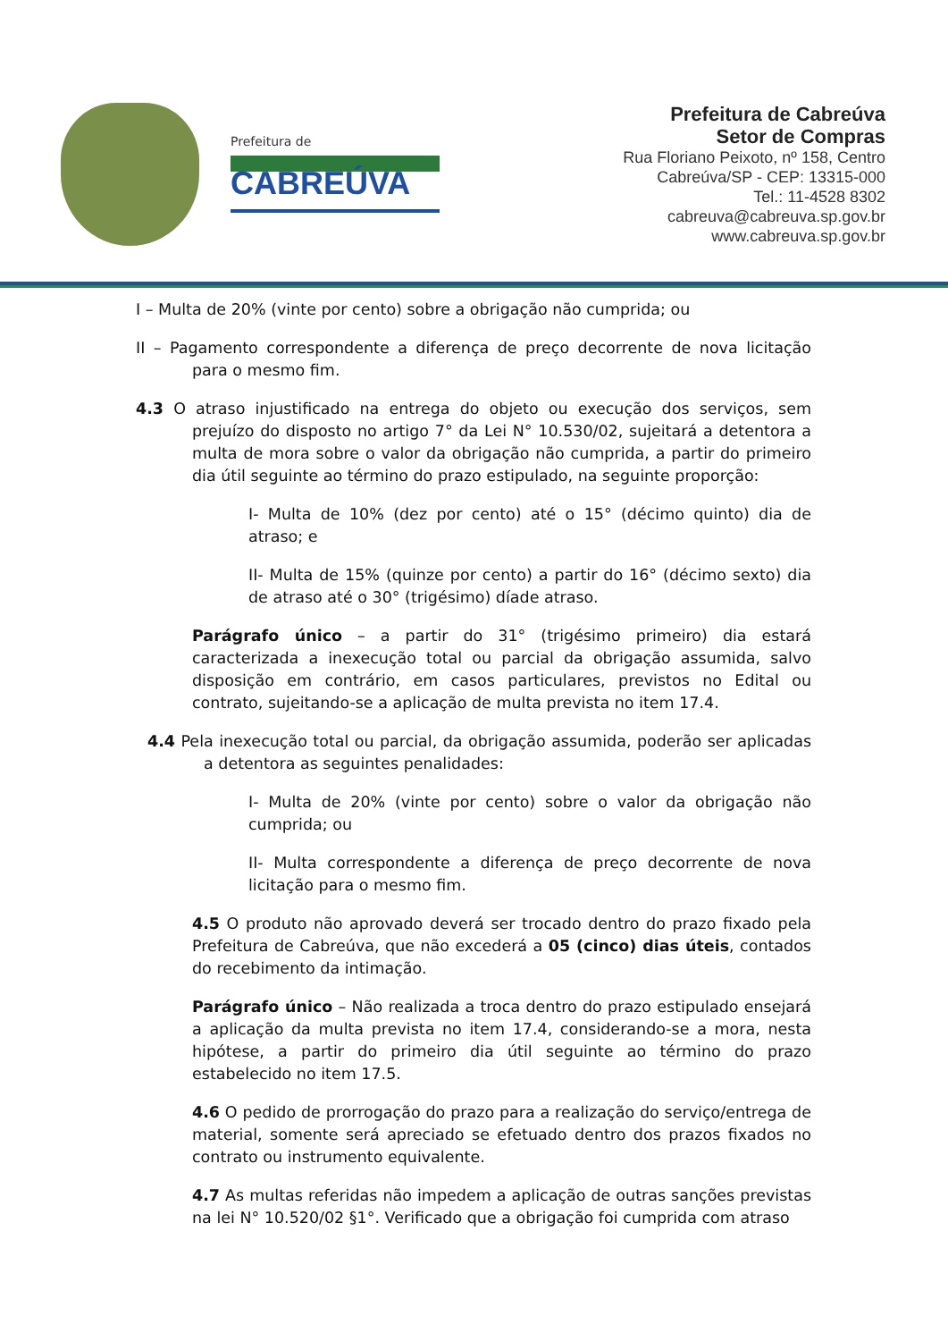Prefeitura de
CABREÚVA
Prefeitura de Cabreúva
Setor de Compras
Rua Floriano Peixoto, nº 158, Centro
Cabreúva/SP - CEP: 13315-000
Tel.: 11-4528 8302
cabreuva@cabreuva.sp.gov.br
www.cabreuva.sp.gov.br
I – Multa de 20% (vinte por cento) sobre a obrigação não cumprida; ou
II – Pagamento correspondente a diferença de preço decorrente de nova licitação para o mesmo fim.
4.3 O atraso injustificado na entrega do objeto ou execução dos serviços, sem prejuízo do disposto no artigo 7° da Lei N° 10.530/02, sujeitará a detentora a multa de mora sobre o valor da obrigação não cumprida, a partir do primeiro dia útil seguinte ao término do prazo estipulado, na seguinte proporção:
I- Multa de 10% (dez por cento) até o 15° (décimo quinto) dia de atraso; e
II- Multa de 15% (quinze por cento) a partir do 16° (décimo sexto) dia de atraso até o 30° (trigésimo) díade atraso.
Parágrafo único – a partir do 31° (trigésimo primeiro) dia estará caracterizada a inexecução total ou parcial da obrigação assumida, salvo disposição em contrário, em casos particulares, previstos no Edital ou contrato, sujeitando-se a aplicação de multa prevista no item 17.4.
4.4 Pela inexecução total ou parcial, da obrigação assumida, poderão ser aplicadas a detentora as seguintes penalidades:
I- Multa de 20% (vinte por cento) sobre o valor da obrigação não cumprida; ou
II- Multa correspondente a diferença de preço decorrente de nova licitação para o mesmo fim.
4.5 O produto não aprovado deverá ser trocado dentro do prazo fixado pela Prefeitura de Cabreúva, que não excederá a 05 (cinco) dias úteis, contados do recebimento da intimação.
Parágrafo único – Não realizada a troca dentro do prazo estipulado ensejará a aplicação da multa prevista no item 17.4, considerando-se a mora, nesta hipótese, a partir do primeiro dia útil seguinte ao término do prazo estabelecido no item 17.5.
4.6 O pedido de prorrogação do prazo para a realização do serviço/entrega de material, somente será apreciado se efetuado dentro dos prazos fixados no contrato ou instrumento equivalente.
4.7 As multas referidas não impedem a aplicação de outras sanções previstas na lei N° 10.520/02 §1°. Verificado que a obrigação foi cumprida com atraso